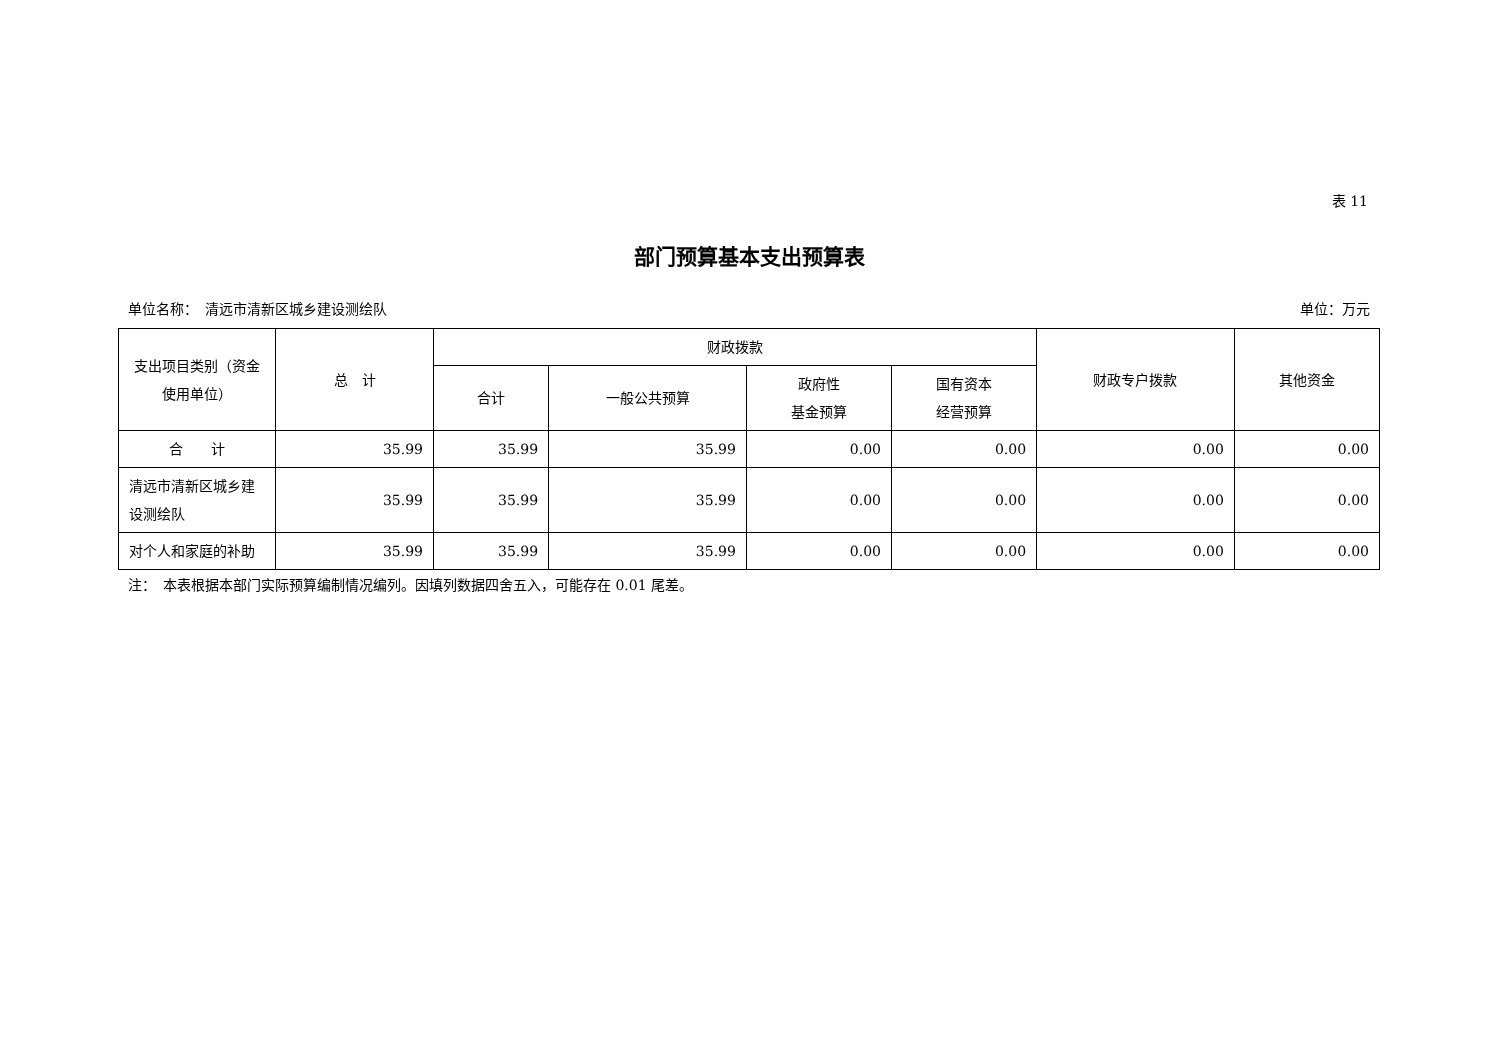表 11
部门预算基本支出预算表
单位名称：　清远市清新区城乡建设测绘队 单位：万元
| 支出项目类别（资金使用单位） | 总 计 | 财政拨款 | | | | 财政专户拨款 | 其他资金 |
| --- | --- | --- | --- | --- | --- | --- | --- |
| | | 合计 | 一般公共预算 | 政府性 基金预算 | 国有资本 经营预算 | | |
| 合 计 | 35.99 | 35.99 | 35.99 | 0.00 | 0.00 | 0.00 | 0.00 |
| 清远市清新区城乡建设测绘队 | 35.99 | 35.99 | 35.99 | 0.00 | 0.00 | 0.00 | 0.00 |
| 对个人和家庭的补助 | 35.99 | 35.99 | 35.99 | 0.00 | 0.00 | 0.00 | 0.00 |
注：　本表根据本部门实际预算编制情况编列。因填列数据四舍五入，可能存在 0.01 尾差。